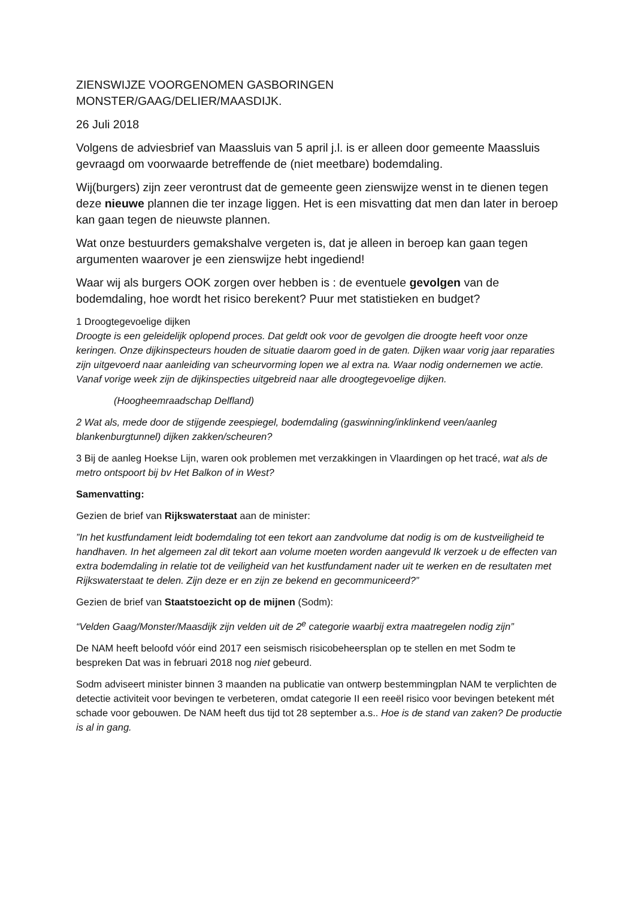ZIENSWIJZE VOORGENOMEN GASBORINGEN
MONSTER/GAAG/DELIER/MAASDIJK.
26 Juli 2018
Volgens de adviesbrief van Maassluis van 5 april j.l. is er alleen door gemeente Maassluis gevraagd om voorwaarde betreffende de (niet meetbare) bodemdaling.
Wij(burgers) zijn zeer verontrust dat de gemeente geen zienswijze wenst in te dienen tegen deze nieuwe plannen die ter inzage liggen. Het is een misvatting dat men dan later in beroep kan gaan tegen de nieuwste plannen.
Wat onze bestuurders gemakshalve vergeten is, dat je alleen in beroep kan gaan tegen argumenten waarover je een zienswijze hebt ingediend!
Waar wij als burgers OOK zorgen over hebben is : de eventuele gevolgen van de bodemdaling, hoe wordt het risico berekent? Puur met statistieken en budget?
1 Droogtegevoelige dijken
Droogte is een geleidelijk oplopend proces. Dat geldt ook voor de gevolgen die droogte heeft voor onze keringen. Onze dijkinspecteurs houden de situatie daarom goed in de gaten. Dijken waar vorig jaar reparaties zijn uitgevoerd naar aanleiding van scheurvorming lopen we al extra na. Waar nodig ondernemen we actie. Vanaf vorige week zijn de dijkinspecties uitgebreid naar alle droogtegevoelige dijken.
(Hoogheemraadschap Delfland)
2 Wat als, mede door de stijgende zeespiegel, bodemdaling (gaswinning/inklinkend veen/aanleg blankenburgtunnel) dijken zakken/scheuren?
3 Bij de aanleg Hoekse Lijn, waren ook problemen met verzakkingen in Vlaardingen op het tracé, wat als de metro ontspoort bij bv Het Balkon of in West?
Samenvatting:
Gezien de brief van Rijkswaterstaat aan de minister:
”In het kustfundament leidt bodemdaling tot een tekort aan zandvolume dat nodig is om de kustveiligheid te handhaven. In het algemeen zal dit tekort aan volume moeten worden aangevuld Ik verzoek u de effecten van extra bodemdaling in relatie tot de veiligheid van het kustfundament nader uit te werken en de resultaten met Rijkswaterstaat te delen. Zijn deze er en zijn ze bekend en gecommuniceerd?”
Gezien de brief van Staatstoezicht op de mijnen (Sodm):
“Velden Gaag/Monster/Maasdijk zijn velden uit de 2<sup>e</sup> categorie waarbij extra maatregelen nodig zijn”
De NAM heeft beloofd vóór eind 2017 een seismisch risicobeheersplan op te stellen en met Sodm te bespreken Dat was in februari 2018 nog niet gebeurd.
Sodm adviseert minister binnen 3 maanden na publicatie van ontwerp bestemmingplan NAM te verplichten de detectie activiteit voor bevingen te verbeteren, omdat categorie II een reeël risico voor bevingen betekent mét schade voor gebouwen. De NAM heeft dus tijd tot 28 september a.s.. Hoe is de stand van zaken? De productie is al in gang.